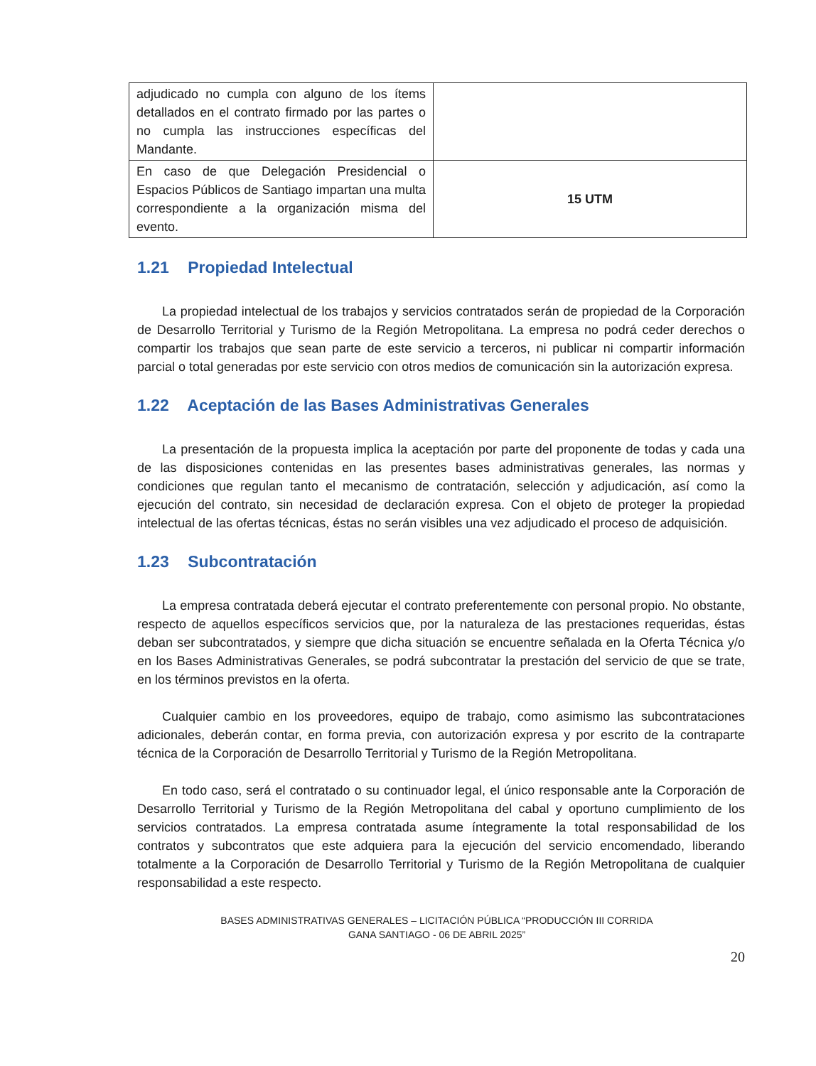| adjudicado no cumpla con alguno de los ítems detallados en el contrato firmado por las partes o no cumpla las instrucciones específicas del Mandante. | |
| En caso de que Delegación Presidencial o Espacios Públicos de Santiago impartan una multa correspondiente a la organización misma del evento. | 15 UTM |
1.21 Propiedad Intelectual
La propiedad intelectual de los trabajos y servicios contratados serán de propiedad de la Corporación de Desarrollo Territorial y Turismo de la Región Metropolitana. La empresa no podrá ceder derechos o compartir los trabajos que sean parte de este servicio a terceros, ni publicar ni compartir información parcial o total generadas por este servicio con otros medios de comunicación sin la autorización expresa.
1.22 Aceptación de las Bases Administrativas Generales
La presentación de la propuesta implica la aceptación por parte del proponente de todas y cada una de las disposiciones contenidas en las presentes bases administrativas generales, las normas y condiciones que regulan tanto el mecanismo de contratación, selección y adjudicación, así como la ejecución del contrato, sin necesidad de declaración expresa. Con el objeto de proteger la propiedad intelectual de las ofertas técnicas, éstas no serán visibles una vez adjudicado el proceso de adquisición.
1.23 Subcontratación
La empresa contratada deberá ejecutar el contrato preferentemente con personal propio. No obstante, respecto de aquellos específicos servicios que, por la naturaleza de las prestaciones requeridas, éstas deban ser subcontratados, y siempre que dicha situación se encuentre señalada en la Oferta Técnica y/o en los Bases Administrativas Generales, se podrá subcontratar la prestación del servicio de que se trate, en los términos previstos en la oferta.
Cualquier cambio en los proveedores, equipo de trabajo, como asimismo las subcontrataciones adicionales, deberán contar, en forma previa, con autorización expresa y por escrito de la contraparte técnica de la Corporación de Desarrollo Territorial y Turismo de la Región Metropolitana.
En todo caso, será el contratado o su continuador legal, el único responsable ante la Corporación de Desarrollo Territorial y Turismo de la Región Metropolitana del cabal y oportuno cumplimiento de los servicios contratados. La empresa contratada asume íntegramente la total responsabilidad de los contratos y subcontratos que este adquiera para la ejecución del servicio encomendado, liberando totalmente a la Corporación de Desarrollo Territorial y Turismo de la Región Metropolitana de cualquier responsabilidad a este respecto.
BASES ADMINISTRATIVAS GENERALES – LICITACIÓN PÚBLICA “PRODUCCIÓN III CORRIDA
GANA SANTIAGO - 06 DE ABRIL 2025”
20